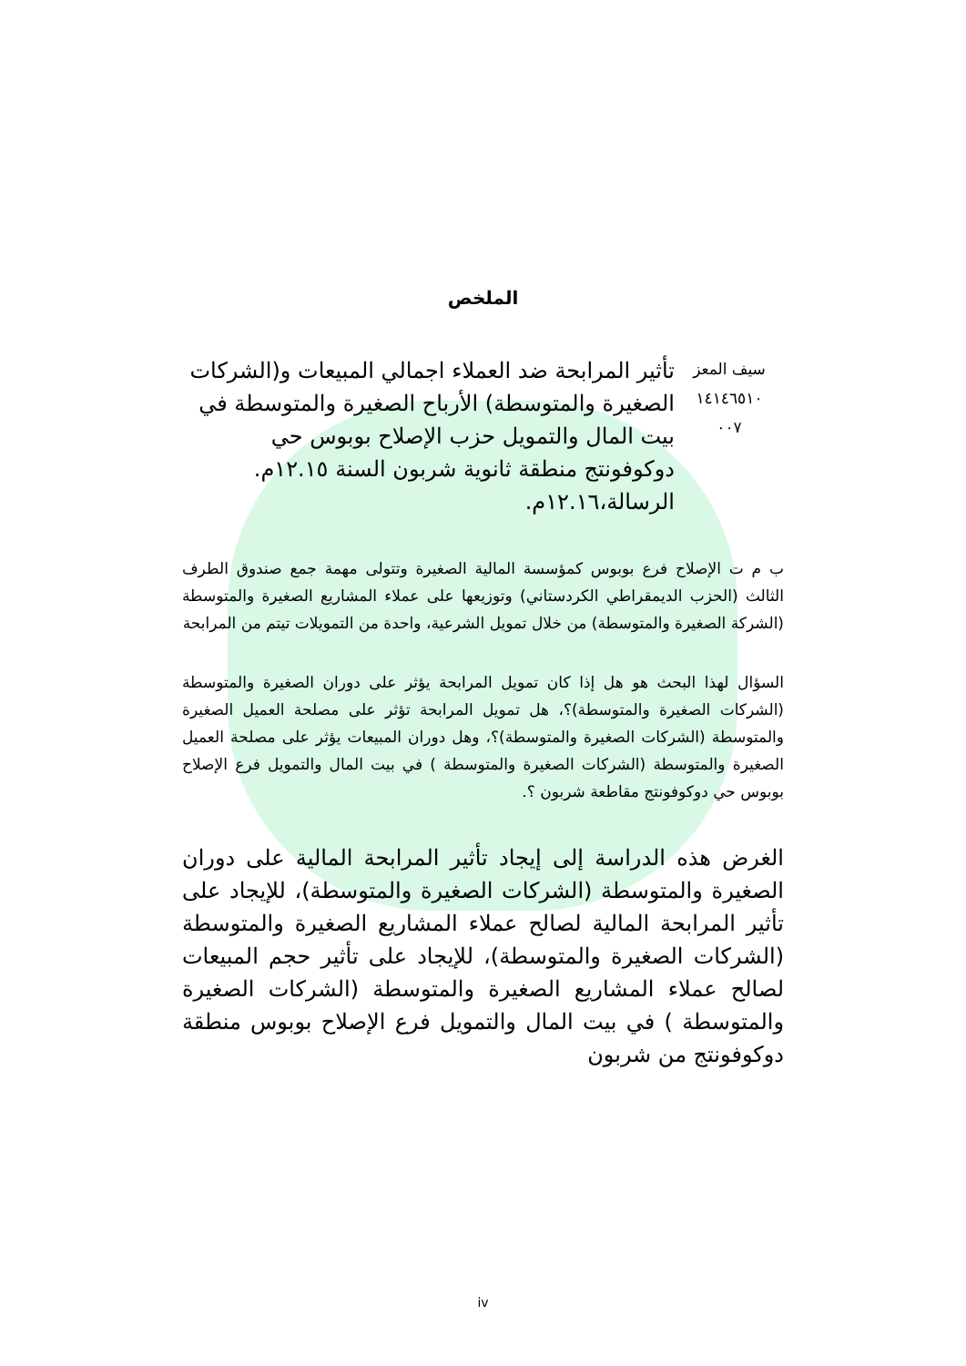الملخص
سيف المعز
١٤١٤٦٥١٠
٠٠٧
تأثير المرابحة ضد العملاء اجمالي المبيعات و(الشركات الصغيرة والمتوسطة) الأرباح الصغيرة والمتوسطة في بيت المال والتمويل حزب الإصلاح بوبوس حي دوكوفونتج منطقة ثانوية شربون السنة ١٢.١٥م. الرسالة،١٢.١٦م.
ب م ت الإصلاح فرع بوبوس كمؤسسة المالية الصغيرة وتتولى مهمة جمع صندوق الطرف الثالث (الحزب الديمقراطي الكردستاني) وتوزيعها على عملاء المشاريع الصغيرة والمتوسطة (الشركة الصغيرة والمتوسطة) من خلال تمويل الشرعية، واحدة من التمويلات تيتم من المرابحة
السؤال لهذا البحث هو هل إذا كان تمويل المرابحة يؤثر على دوران الصغيرة والمتوسطة (الشركات الصغيرة والمتوسطة)؟، هل تمويل المرابحة تؤثر على مصلحة العميل الصغيرة والمتوسطة (الشركات الصغيرة والمتوسطة)؟، وهل دوران المبيعات يؤثر على مصلحة العميل الصغيرة والمتوسطة (الشركات الصغيرة والمتوسطة ) في بيت المال والتمويل فرع الإصلاح بوبوس حي دوكوفونتج مقاطعة شربون ؟.
الغرض هذه الدراسة إلى إيجاد تأثير المرابحة المالية على دوران الصغيرة والمتوسطة (الشركات الصغيرة والمتوسطة)، للإيجاد على تأثير المرابحة المالية لصالح عملاء المشاريع الصغيرة والمتوسطة (الشركات الصغيرة والمتوسطة)، للإيجاد على تأثير حجم المبيعات لصالح عملاء المشاريع الصغيرة والمتوسطة (الشركات الصغيرة والمتوسطة ) في بيت المال والتمويل فرع الإصلاح بوبوس منطقة دوكوفونتج من شربون
iv